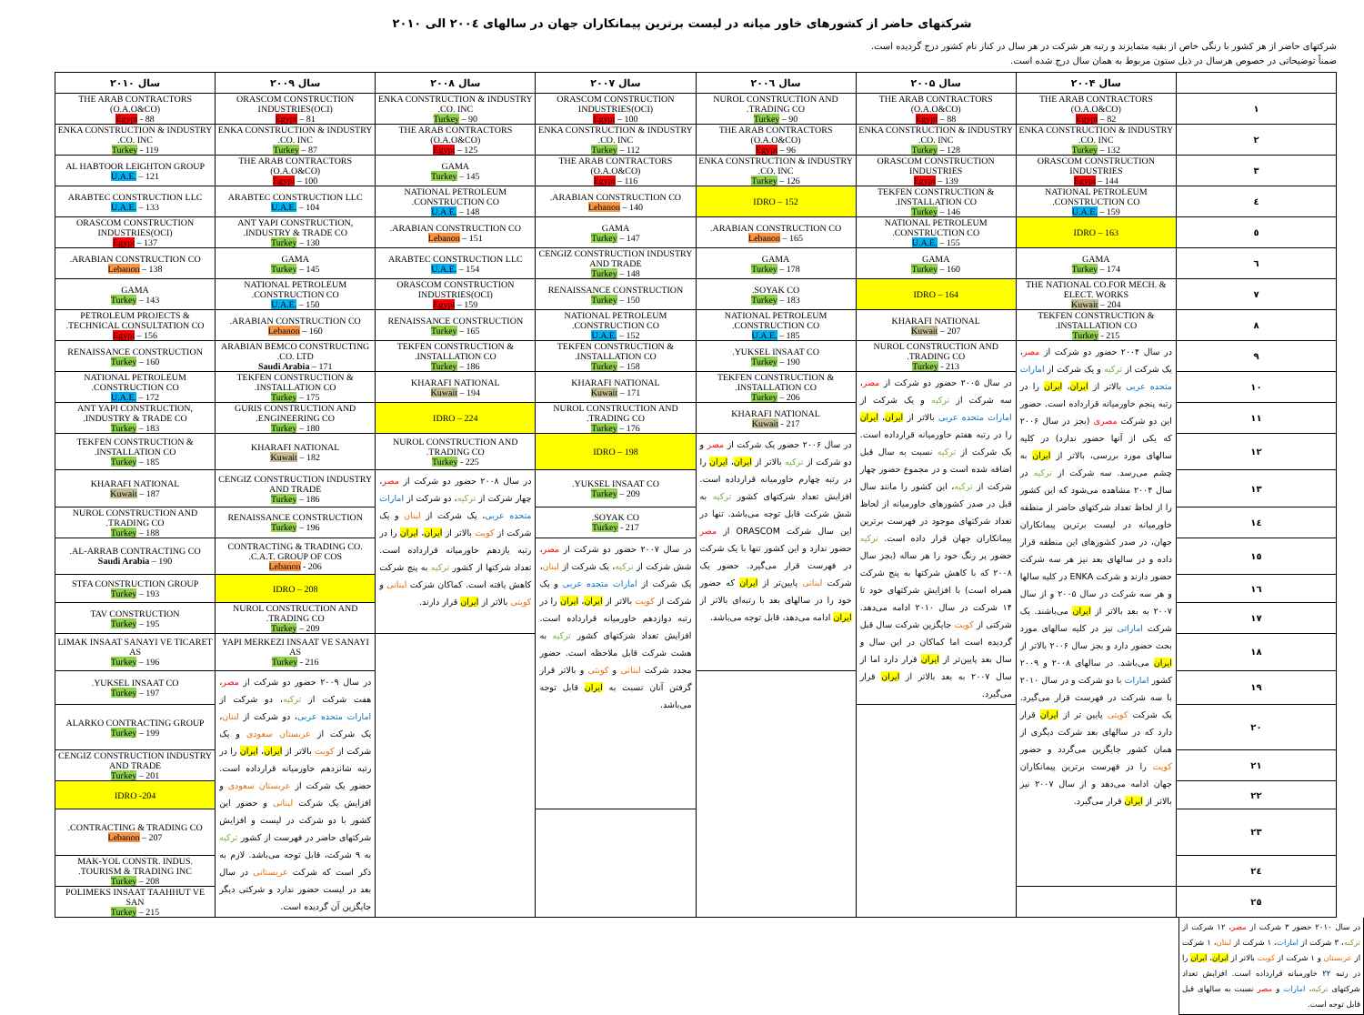شرکتهای حاضر از کشورهای خاور میانه در لیست برترین پیمانکاران جهان در سالهای ۲۰۰٤ الی ۲۰۱۰
شرکتهای حاضر از هر کشور با رنگی خاص از بقیه متمایزند و رتبه هر شرکت در هر سال در کنار نام کشور درج گردیده است.
ضمناً توضیحاتی در خصوص هرسال در ذیل ستون مربوط به همان سال درج شده است.
| | سال ۲۰۰۴ | سال ۲۰۰۵ | سال ۲۰۰٦ | سال ۲۰۰۷ | سال ۲۰۰۸ | سال ۲۰۰۹ | سال ۲۰۱۰ |
| --- | --- | --- | --- | --- | --- | --- | --- |
| ۱ | THE ARAB CONTRACTORS (O.A.O&CO) Egypt – 82 | THE ARAB CONTRACTORS (O.A.O&CO) Egypt – 88 | NUROL CONSTRUCTION AND TRADING CO. Turkey – 90 | ORASCOM CONSTRUCTION INDUSTRIES(OCI) Egypt – 100 | ENKA CONSTRUCTION & INDUSTRY CO. INC. Turkey – 90 | ORASCOM CONSTRUCTION INDUSTRIES(OCI) Egypt – 81 | THE ARAB CONTRACTORS (O.A.O&CO) Egypt - 88 |
| ۲ | ENKA CONSTRUCTION & INDUSTRY CO. INC. Turkey – 132 | ENKA CONSTRUCTION & INDUSTRY CO. INC. Turkey – 128 | THE ARAB CONTRACTORS (O.A.O&CO) Egypt – 96 | ENKA CONSTRUCTION & INDUSTRY CO. INC. Turkey – 112 | THE ARAB CONTRACTORS (O.A.O&CO) Egypt – 125 | ENKA CONSTRUCTION & INDUSTRY CO. INC. Turkey – 87 | ENKA CONSTRUCTION & INDUSTRY CO. INC. Turkey - 119 |
| ۳ | ORASCOM CONSTRUCTION INDUSTRIES Egypt – 144 | ORASCOM CONSTRUCTION INDUSTRIES Egypt – 139 | ENKA CONSTRUCTION & INDUSTRY CO. INC. Turkey – 126 | THE ARAB CONTRACTORS (O.A.O&CO) Egypt – 116 | GAMA Turkey – 145 | THE ARAB CONTRACTORS (O.A.O&CO) Egypt – 100 | AL HABTOOR LEIGHTON GROUP U.A.E. – 121 |
| ٤ | NATIONAL PETROLEUM CONSTRUCTION CO. U.A.E. – 159 | TEKFEN CONSTRUCTION & INSTALLATION CO. Turkey – 146 | IDRO – 152 | ARABIAN CONSTRUCTION CO. Lebanon – 140 | NATIONAL PETROLEUM CONSTRUCTION CO. U.A.E. – 148 | ARABTEC CONSTRUCTION LLC U.A.E. – 104 | ARABTEC CONSTRUCTION LLC U.A.E. – 133 |
| ٥ | IDRO – 163 | NATIONAL PETROLEUM CONSTRUCTION CO. U.A.E. – 155 | ARABIAN CONSTRUCTION CO. Lebanon – 165 | GAMA Turkey – 147 | ARABIAN CONSTRUCTION CO. Lebanon – 151 | ANT YAPI CONSTRUCTION, INDUSTRY & TRADE CO. Turkey – 130 | ORASCOM CONSTRUCTION INDUSTRIES(OCI) Egypt – 137 |
| ٦ | GAMA Turkey – 174 | GAMA Turkey – 160 | GAMA Turkey – 178 | CENGIZ CONSTRUCTION INDUSTRY AND TRADE Turkey – 148 | ARABTEC CONSTRUCTION LLC U.A.E. – 154 | GAMA Turkey – 145 | ARABIAN CONSTRUCTION CO. Lebanon – 138 |
| ۷ | THE NATIONAL CO.FOR MECH. & ELECT. WORKS Kuwait – 204 | IDRO – 164 | SOYAK CO. Turkey – 183 | RENAISSANCE CONSTRUCTION Turkey – 150 | ORASCOM CONSTRUCTION INDUSTRIES(OCI) Egypt – 159 | NATIONAL PETROLEUM CONSTRUCTION CO. U.A.E. – 150 | GAMA Turkey – 143 |
| ۸ | TEKFEN CONSTRUCTION & INSTALLATION CO. Turkey - 215 | KHARAFI NATIONAL Kuwait – 207 | NATIONAL PETROLEUM CONSTRUCTION CO. U.A.E. – 185 | NATIONAL PETROLEUM CONSTRUCTION CO. U.A.E. – 152 | RENAISSANCE CONSTRUCTION Turkey – 165 | ARABIAN CONSTRUCTION CO. Lebanon – 160 | PETROLEUM PROJECTS & TECHNICAL CONSULTATION CO. Egypt – 156 |
| ۹ | در سال ۲۰۰۴ حضور دو شرکت از مصر ، یک شرکت از ترکیه و یک شرکت از امارات متحده عربی بالاتر از ایران ، ایران را در رتبه پنجم خاورمیانه قرارداده است. حضور این دو شرکت مصری (بجز در سال ۲۰۰۶ که یکی از آنها حضور ندارد) در کلیه سالهای مورد بررسی، بالاتر از ایران به چشم می‌رسد. سه شرکت از ترکیه در سال ۲۰۰۴ مشاهده می‌شود که این کشور را از لحاظ تعداد شرکتهای حاضر از منطقه خاورمیانه در لیست برترین پیمانکاران جهان، در صدر کشورهای این منطقه قرار داده و در سالهای بعد نیز هر سه شرکت حضور دارند و شرکت ENKA در کلیه سالها و هر سه شرکت در سال ۲۰۰۵ و از سال ۲۰۰۷ به بعد بالاتر از ایران می‌باشند. یک شرکت اماراتی نیز در کلیه سالهای مورد بحث حضور دارد و بجز سال ۲۰۰۶ بالاتر از ایران می‌باشد. در سالهای ۲۰۰۸ و ۲۰۰۹ کشور امارات با دو شرکت و در سال ۲۰۱۰ با سه شرکت در فهرست قرار می‌گیرد. یک شرکت کویتی پایین تر از ایران قرار دارد که در سالهای بعد شرکت دیگری از همان کشور جایگزین می‌گردد و حضور کویت را در فهرست برترین پیمانکاران جهان ادامه می‌دهد و از سال ۲۰۰۷ نیز بالاتر از ایران قرار می‌گیرد. | NUROL CONSTRUCTION AND TRADING CO. Turkey - 213 | YUKSEL INSAAT CO. Turkey – 190 | TEKFEN CONSTRUCTION & INSTALLATION CO. Turkey – 158 | TEKFEN CONSTRUCTION & INSTALLATION CO. Turkey – 186 | ARABIAN BEMCO CONSTRUCTING CO. LTD. Saudi Arabia – 171 | RENAISSANCE CONSTRUCTION Turkey – 160 |
| ۱۰ | | در سال ۲۰۰۵ حضور دو شرکت از مصر ، سه شرکت از ترکیه و یک شرکت از امارات متحده عربی بالاتر از ایران ، ایران را در رتبه هفتم خاورمیانه قرارداده است. یک شرکت از ترکیه نسبت به سال قبل اضافه شده است و در مجموع حضور چهار شرکت از ترکیه ، این کشور را مانند سال قبل در صدر کشورهای خاورمیانه از لحاظ تعداد شرکتهای موجود در فهرست برترین پیمانکاران جهان قرار داده است. ترکیه حضور پر رنگ خود را هر ساله (بجز سال ۲۰۰۸ که با کاهش شرکتها به پنج شرکت همراه است) با افزایش شرکتهای خود تا ۱۴ شرکت در سال ۲۰۱۰ ادامه می‌دهد. شرکتی از کویت جایگزین شرکت سال قبل گردیده است اما کماکان در این سال و سال بعد پایین‌تر از ایران قرار دارد اما از سال ۲۰۰۷ به بعد بالاتر از ایران قرار می‌گیرد. | TEKFEN CONSTRUCTION & INSTALLATION CO. Turkey – 206 | KHARAFI NATIONAL Kuwait – 171 | KHARAFI NATIONAL Kuwait – 194 | TEKFEN CONSTRUCTION & INSTALLATION CO. Turkey – 175 | NATIONAL PETROLEUM CONSTRUCTION CO. U.A.E. – 172 |
| ۱۱ | | | KHARAFI NATIONAL Kuwait - 217 | NUROL CONSTRUCTION AND TRADING CO. Turkey – 176 | IDRO – 224 | GURIS CONSTRUCTION AND ENGINEERING CO. Turkey – 180 | ANT YAPI CONSTRUCTION, INDUSTRY & TRADE CO. Turkey – 183 |
| ۱۲ | | | در سال ۲۰۰۶ حضور یک شرکت از مصر و دو شرکت از ترکیه بالاتر از ایران ، ایران را در رتبه چهارم خاورمیانه قرارداده است. افزایش تعداد شرکتهای کشور ترکیه به شش شرکت قابل توجه می‌باشد. تنها در این سال شرکت ORASCOM از مصر حضور ندارد و این کشور تنها با یک شرکت در فهرست قرار می‌گیرد. حضور یک شرکت لبنانی پایین‌تر از ایران که حضور خود را در سالهای بعد با رتبه‌ای بالاتر از ایران ادامه می‌دهد، قابل توجه می‌باشد. | IDRO – 198 | NUROL CONSTRUCTION AND TRADING CO. Turkey - 225 | KHARAFI NATIONAL Kuwait – 182 | TEKFEN CONSTRUCTION & INSTALLATION CO. Turkey – 185 |
| ۱۳ | | | | YUKSEL INSAAT CO. Turkey – 209 | در سال ۲۰۰۸ حضور دو شرکت از مصر ، چهار شرکت از ترکیه ، دو شرکت از امارات متحده عربی ، یک شرکت از لبنان و یک شرکت از کویت بالاتر از ایران ، ایران را در رتبه یازدهم خاورمیانه قرارداده است. تعداد شرکتها از کشور ترکیه به پنج شرکت کاهش یافته است. کماکان شرکت لبنانی و کویتی بالاتر از ایران قرار دارند. | CENGIZ CONSTRUCTION INDUSTRY AND TRADE Turkey – 186 | KHARAFI NATIONAL Kuwait – 187 |
| ۱٤ | | | | SOYAK CO. Turkey - 217 | | RENAISSANCE CONSTRUCTION Turkey – 196 | NUROL CONSTRUCTION AND TRADING CO. Turkey – 188 |
| ۱٥ | | | | در سال ۲۰۰۷ حضور دو شرکت از مصر ، شش شرکت از ترکیه ، یک شرکت از لبنان ، یک شرکت از امارات متحده عربی و یک شرکت از کویت بالاتر از ایران ، ایران را در رتبه دوازدهم خاورمیانه قرارداده است. افزایش تعداد شرکتهای کشور ترکیه به هشت شرکت قابل ملاحظه است. حضور مجدد شرکت لبنانی و کویتی و بالاتر قرار گرفتن آنان نسبت به ایران قابل توجه می‌باشد. | | CONTRACTING & TRADING CO. C.A.T. GROUP OF COS. Lebanon - 206 | AL-ARRAB CONTRACTING CO. Saudi Arabia – 190 |
| ۱٦ | | | | | | IDRO – 208 | STFA CONSTRUCTION GROUP Turkey – 193 |
| ۱۷ | | | | | | NUROL CONSTRUCTION AND TRADING CO. Turkey – 209 | TAV CONSTRUCTION Turkey – 195 |
| ۱۸ | | | | | | YAPI MERKEZI INSAAT VE SANAYI AS Turkey - 216 | LIMAK INSAAT SANAYI VE TICARET AS Turkey – 196 |
| ۱۹ | | | | | | در سال ۲۰۰۹ حضور دو شرکت از مصر ، هفت شرکت از ترکیه ، دو شرکت از امارات متحده عربی ، دو شرکت از لبنان ، یک شرکت از عربستان سعودی و یک شرکت از کویت بالاتر از ایران ، ایران را در رتبه شانزدهم خاورمیانه قرارداده است. حضور یک شرکت از عربستان سعودی و افزایش یک شرکت لبنانی و حضور این کشور با دو شرکت در لیست و افزایش شرکتهای حاضر در فهرست از کشور ترکیه به ۹ شرکت، قابل توجه می‌باشد. لازم به ذکر است که شرکت عربستانی در سال بعد در لیست حضور ندارد و شرکتی دیگر جایگزین آن گردیده است. | YUKSEL INSAAT CO. Turkey – 197 |
| ۲۰ | | | | | | | ALARKO CONTRACTING GROUP Turkey – 199 |
| ۲۱ | | | | | | | CENGIZ CONSTRUCTION INDUSTRY AND TRADE Turkey – 201 |
| ۲۲ | | | | | | | IDRO -204 |
| ۲۳ | | | | | | | CONTRACTING & TRADING CO. Lebanon – 207 |
| ۲٤ | | | | | | | MAK-YOL CONSTR. INDUS. TOURISM & TRADING INC. Turkey – 208 |
| ۲٥ | | | | | | | POLIMEKS INSAAT TAAHHUT VE SAN Turkey – 215 |
در سال ۲۰۱۰ حضور ۳ شرکت از مصر، ۱۲ شرکت از ترکیه، ۳ شرکت از امارات، ۱ شرکت از لبنان، ۱ شرکت از عربستان و ۱ شرکت از کویت بالاتر از ایران، ایران را در رتبه ۲۲ خاورمیانه قرارداده است. افزایش تعداد شرکتهای ترکیه، امارات و مصر نسبت به سالهای قبل قابل توجه است.